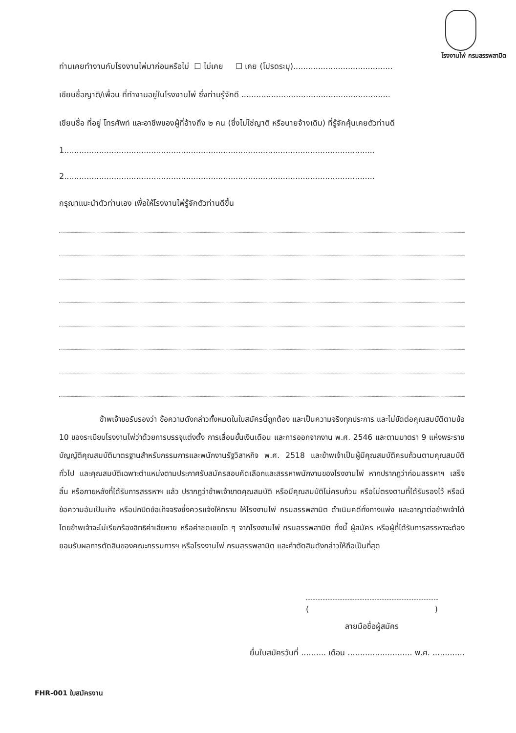โรงงานไพ่ กรมสรรพสามิต
ท่านเคยทำงานกับโรงงานไพ่มาก่อนหรือไม่ ☐ ไม่เคย ☐ เคย (โปรดระบุ)........................................
เขียนชื่อญาติ/เพื่อน ที่ทำงานอยู่ในโรงงานไพ่ ซึ่งท่านรู้จักดี ............................................................
เขียนชื่อ ที่อยู่ โทรศัพท์ และอาชีพของผู้ที่อ้างถึง ๒ คน (ซึ่งไม่ใช่ญาติ หรือนายจ้างเดิม) ที่รู้จักคุ้นเคยตัวท่านดี
1.............................................................................................................................
2.............................................................................................................................
กรุณาแนะนำตัวท่านเอง เพื่อให้โรงงานไพ่รู้จักตัวท่านดีขึ้น
ข้าพเจ้าขอรับรองว่า ข้อความดังกล่าวทั้งหมดในใบสมัครนี้ถูกต้อง และเป็นความจริงทุกประการ และไม่ขัดต่อคุณสมบัติตามข้อ 10 ของระเบียบโรงงานไพ่ว่าด้วยการบรรจุแต่งตั้ง การเลื่อนขั้นเงินเดือน และการออกจากงาน พ.ศ. 2546 และตามมาตรา 9 แห่งพระราชบัญญัติคุณสมบัติมาตรฐานสำหรับกรรมการและพนักงานรัฐวิสาหกิจ พ.ศ. 2518 และข้าพเจ้าเป็นผู้มีคุณสมบัติครบถ้วนตามคุณสมบัติทั่วไป และคุณสมบัติเฉพาะตำแหน่งตามประกาศรับสมัครสอบคัดเลือกและสรรหาพนักงานของโรงงานไพ่ หากปรากฏว่าก่อนสรรหาฯ เสร็จสิ้น หรือภายหลังที่ได้รับการสรรหาฯ แล้ว ปรากฏว่าข้าพเจ้าขาดคุณสมบัติ หรือมีคุณสมบัติไม่ครบถ้วน หรือไม่ตรงตามที่ได้รับรองไว้ หรือมีข้อความอันเป็นเท็จ หรือปกปิดข้อเท็จจริงซึ่งควรแจ้งให้ทราบ ให้โรงงานไพ่ กรมสรรพสามิต ดำเนินคดีทั้งทางแพ่ง และอาญาต่อข้าพเจ้าได้ โดยข้าพเจ้าจะไม่เรียกร้องสิทธิค่าเสียหาย หรือค่าชดเชยใด ๆ จากโรงงานไพ่ กรมสรรพสามิต ทั้งนี้ ผู้สมัคร หรือผู้ที่ได้รับการสรรหาจะต้องยอมรับผลการตัดสินของคณะกรรมการฯ หรือโรงงานไพ่ กรมสรรพสามิต และคำตัดสินดังกล่าวให้ถือเป็นที่สุด
()
ลายมือชื่อผู้สมัคร
ยื่นใบสมัครวันที่ .......... เดือน .......................... พ.ศ. .............
FHR-001 ใบสมัครงาน